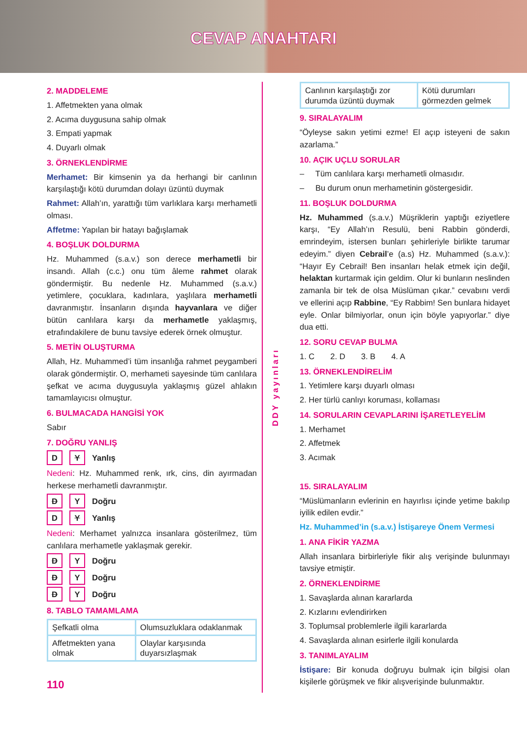CEVAP ANAHTARI
2. MADDELEME
1. Affetmekten yana olmak
2. Acıma duygusuna sahip olmak
3. Empati yapmak
4. Duyarlı olmak
3. ÖRNEKLENDİRME
Merhamet: Bir kimsenin ya da herhangi bir canlının karşılaştığı kötü durumdan dolayı üzüntü duymak
Rahmet: Allah’ın, yarattığı tüm varlıklara karşı merhametli olması.
Affetme: Yapılan bir hatayı bağışlamak
4. BOŞLUK DOLDURMA
Hz. Muhammed (s.a.v.) son derece merhametli bir insandı. Allah (c.c.) onu tüm âleme rahmet olarak göndermiştir. Bu nedenle Hz. Muhammed (s.a.v.) yetimlere, çocuklara, kadınlara, yaşlılara merhametli davranmıştır. İnsanların dışında hayvanlara ve diğer bütün canlılara karşı da merhametle yaklaşmış, etrafındakilere de bunu tavsiye ederek örnek olmuştur.
5. METİN OLUŞTURMA
Allah, Hz. Muhammed’i tüm insanlığa rahmet peygamberi olarak göndermiştir. O, merhameti sayesinde tüm canlılara şefkat ve acıma duygusuyla yaklaşmış güzel ahlakın tamamlayıcısı olmuştur.
6. BULMACADA HANGİSİ YOK
Sabır
7. DOĞRU YANLIŞ
D Y Yanlış
Nedeni: Hz. Muhammed renk, ırk, cins, din ayırmadan herkese merhametli davranmıştır.
D Y Doğru
D Y Yanlış
Nedeni: Merhamet yalnızca insanlara gösterilmez, tüm canlılara merhametle yaklaşmak gerekir.
D Y Doğru
D Y Doğru
D Y Doğru
8. TABLO TAMAMLAMA
| Şefkatli olma | Olumsuzluklara odaklanmak |
| Affetmekten yana olmak | Olaylar karşısında duyarsızlaşmak |
110
DDY yayınları
| Canlının karşılaştığı zor durumda üzüntü duymak | Kötü durumları görmezden gelmek |
9. SIRALAYALIM
“Öyleyse sakın yetimi ezme! El açıp isteyeni de sakın azarlama.”
10. AÇIK UÇLU SORULAR
– Tüm canlılara karşı merhametli olmasıdır.
– Bu durum onun merhametinin göstergesidir.
11. BOŞLUK DOLDURMA
Hz. Muhammed (s.a.v.) Müşriklerin yaptığı eziyetlere karşı, “Ey Allah’ın Resulü, beni Rabbin gönderdi, emrindeyim, istersen bunları şehirleriyle birlikte tarumar edeyim.” diyen Cebrail’e (a.s) Hz. Muhammed (s.a.v.): “Hayır Ey Cebrail! Ben insanları helak etmek için değil, helaktan kurtarmak için geldim. Olur ki bunların neslinden zamanla bir tek de olsa Müslüman çıkar.” cevabını verdi ve ellerini açıp Rabbine, “Ey Rabbim! Sen bunlara hidayet eyle. Onlar bilmiyorlar, onun için böyle yapıyorlar.” diye dua etti.
12. SORU CEVAP BULMA
1. C 2. D 3. B 4. A
13. ÖRNEKLENDİRELİM
1. Yetimlere karşı duyarlı olması
2. Her türlü canlıyı koruması, kollaması
14. SORULARIN CEVAPLARINI İŞARETLEYELİM
1. Merhamet
2. Affetmek
3. Acımak
15. SIRALAYALIM
“Müslümanların evlerinin en hayırlısı içinde yetime bakılıp iyilik edilen evdir.”
Hz. Muhammed’in (s.a.v.) İstişareye Önem Vermesi
1. ANA FİKİR YAZMA
Allah insanlara birbirleriyle fikir alış verişinde bulunmayı tavsiye etmiştir.
2. ÖRNEKLENDİRME
1. Savaşlarda alınan kararlarda
2. Kızlarını evlendirirken
3. Toplumsal problemlerle ilgili kararlarda
4. Savaşlarda alınan esirlerle ilgili konularda
3. TANIMLAYALIM
İstişare: Bir konuda doğruyu bulmak için bilgisi olan kişilerle görüşmek ve fikir alışverişinde bulunmaktır.